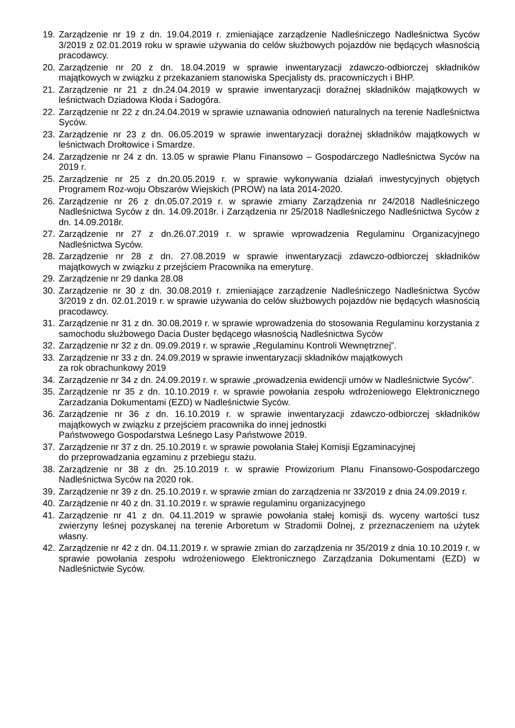19. Zarządzenie nr 19 z dn. 19.04.2019 r. zmieniające zarządzenie Nadleśniczego Nadleśnictwa Syców 3/2019 z 02.01.2019 roku w sprawie używania do celów służbowych pojazdów nie będących własnością pracodawcy.
20. Zarządzenie nr 20 z dn. 18.04.2019 w sprawie inwentaryzacji zdawczo-odbiorczej składników majątkowych w związku z przekazaniem stanowiska Specjalisty ds. pracowniczych i BHP.
21. Zarządzenie nr 21 z dn.24.04.2019 w sprawie inwentaryzacji doraźnej składników majątkowych w leśnictwach Dziadowa Kłoda i Sadogóra.
22. Zarządzenie nr 22 z dn.24.04.2019 w sprawie uznawania odnowień naturalnych na terenie Nadleśnictwa Syców.
23. Zarządzenie nr 23 z dn. 06.05.2019 w sprawie inwentaryzacji doraźnej składników majątkowych w leśnictwach Drołtowice i Smardze.
24. Zarządzenie nr 24 z dn. 13.05 w sprawie Planu Finansowo – Gospodarczego Nadleśnictwa Syców na 2019 r.
25. Zarządzenie nr 25 z dn.20.05.2019 r. w sprawie wykonywania działań inwestycyjnych objętych Programem Roz-woju Obszarów Wiejskich (PROW) na lata 2014-2020.
26. Zarządzenie nr 26 z dn.05.07.2019 r. w sprawie zmiany Zarządzenia nr 24/2018 Nadleśniczego Nadleśnictwa Syców z dn. 14.09.2018r. i Zarządzenia nr 25/2018 Nadleśniczego Nadleśnictwa Syców z dn. 14.09.2018r.
27. Zarządzenie nr 27 z dn.26.07.2019 r. w sprawie wprowadzenia Regulaminu Organizacyjnego Nadleśnictwa Syców.
28. Zarządzenie nr 28 z dn. 27.08.2019 w sprawie inwentaryzacji zdawczo-odbiorczej składników majątkowych w związku z przejściem Pracownika na emeryturę.
29. Zarządzenie nr 29 danka 28.08
30. Zarządzenie nr 30 z dn. 30.08.2019 r. zmieniające zarządzenie Nadleśniczego Nadleśnictwa Syców 3/2019 z dn. 02.01.2019 r. w sprawie używania do celów służbowych pojazdów nie będących własnością pracodawcy.
31. Zarządzenie nr 31 z dn. 30.08.2019 r. w sprawie wprowadzenia do stosowania Regulaminu korzystania z samochodu służbowego Dacia Duster będącego własnością Nadleśnictwa Syców
32. Zarządzenie nr 32 z dn. 09.09.2019 r. w sprawie „Regulaminu Kontroli Wewnętrznej”.
33. Zarządzenie nr 33 z dn. 24.09.2019 w sprawie inwentaryzacji składników majątkowych
za rok obrachunkowy 2019
34. Zarządzenie nr 34 z dn. 24.09.2019 r. w sprawie „prowadzenia ewidencji umów w Nadleśnictwie Syców”.
35. Zarządzenie nr 35 z dn. 10.10.2019 r. w sprawie powołania zespołu wdrożeniowego Elektronicznego Zarzadzania Dokumentami (EZD) w Nadleśnictwie Syców.
36. Zarządzenie nr 36 z dn. 16.10.2019 r. w sprawie inwentaryzacji zdawczo-odbiorczej składników majątkowych w związku z przejściem pracownika do innej jednostki
Państwowego Gospodarstwa Leśnego Lasy Państwowe 2019.
37. Zarządzenie nr 37 z dn. 25.10.2019 r. w sprawie powołania Stałej Komisji Egzaminacyjnej
do przeprowadzania egzaminu z przebiegu stażu.
38. Zarządzenie nr 38 z dn. 25.10.2019 r. w sprawie Prowizorium Planu Finansowo-Gospodarczego Nadleśnictwa Syców na 2020 rok.
39. Zarządzenie nr 39 z dn. 25.10.2019 r. w sprawie zmian do zarządzenia nr 33/2019 z dnia 24.09.2019 r.
40. Zarządzenie nr 40 z dn. 31.10.2019 r. w sprawie regulaminu organizacyjnego
41. Zarządzenie nr 41 z dn. 04.11.2019 w sprawie powołania stałej komisji ds. wyceny wartości tusz zwierzyny leśnej pozyskanej na terenie Arboretum w Stradomii Dolnej, z przeznaczeniem na użytek własny.
42. Zarządzenie nr 42 z dn. 04.11.2019 r. w sprawie zmian do zarządzenia nr 35/2019 z dnia 10.10.2019 r. w sprawie powołania zespołu wdrożeniowego Elektronicznego Zarządzania Dokumentami (EZD) w Nadleśnictwie Syców.